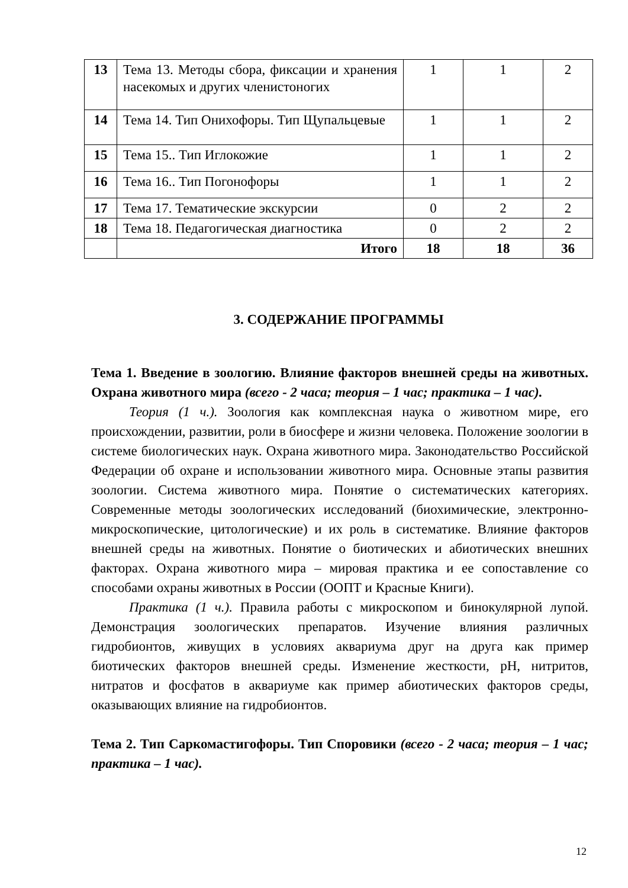| 13 | Тема 13. Методы сбора, фиксации и хранения насекомых и других членистоногих | 1 | 1 | 2 |
| 14 | Тема 14. Тип Онихофоры. Тип Щупальцевые | 1 | 1 | 2 |
| 15 | Тема 15.. Тип Иглокожие | 1 | 1 | 2 |
| 16 | Тема 16.. Тип Погонофоры | 1 | 1 | 2 |
| 17 | Тема 17. Тематические экскурсии | 0 | 2 | 2 |
| 18 | Тема 18. Педагогическая диагностика | 0 | 2 | 2 |
| | Итого | 18 | 18 | 36 |
3. СОДЕРЖАНИЕ ПРОГРАММЫ
Тема 1. Введение в зоологию. Влияние факторов внешней среды на животных. Охрана животного мира (всего - 2 часа; теория – 1 час; практика – 1 час).
Теория (1 ч.). Зоология как комплексная наука о животном мире, его происхождении, развитии, роли в биосфере и жизни человека. Положение зоологии в системе биологических наук. Охрана животного мира. Законодательство Российской Федерации об охране и использовании животного мира. Основные этапы развития зоологии. Система животного мира. Понятие о систематических категориях. Современные методы зоологических исследований (биохимические, электронно-микроскопические, цитологические) и их роль в систематике. Влияние факторов внешней среды на животных. Понятие о биотических и абиотических внешних факторах. Охрана животного мира – мировая практика и ее сопоставление со способами охраны животных в России (ООПТ и Красные Книги).
Практика (1 ч.). Правила работы с микроскопом и бинокулярной лупой. Демонстрация зоологических препаратов. Изучение влияния различных гидробионтов, живущих в условиях аквариума друг на друга как пример биотических факторов внешней среды. Изменение жесткости, pH, нитритов, нитратов и фосфатов в аквариуме как пример абиотических факторов среды, оказывающих влияние на гидробионтов.
Тема 2. Тип Саркомастигофоры. Тип Споровики (всего - 2 часа; теория – 1 час; практика – 1 час).
12